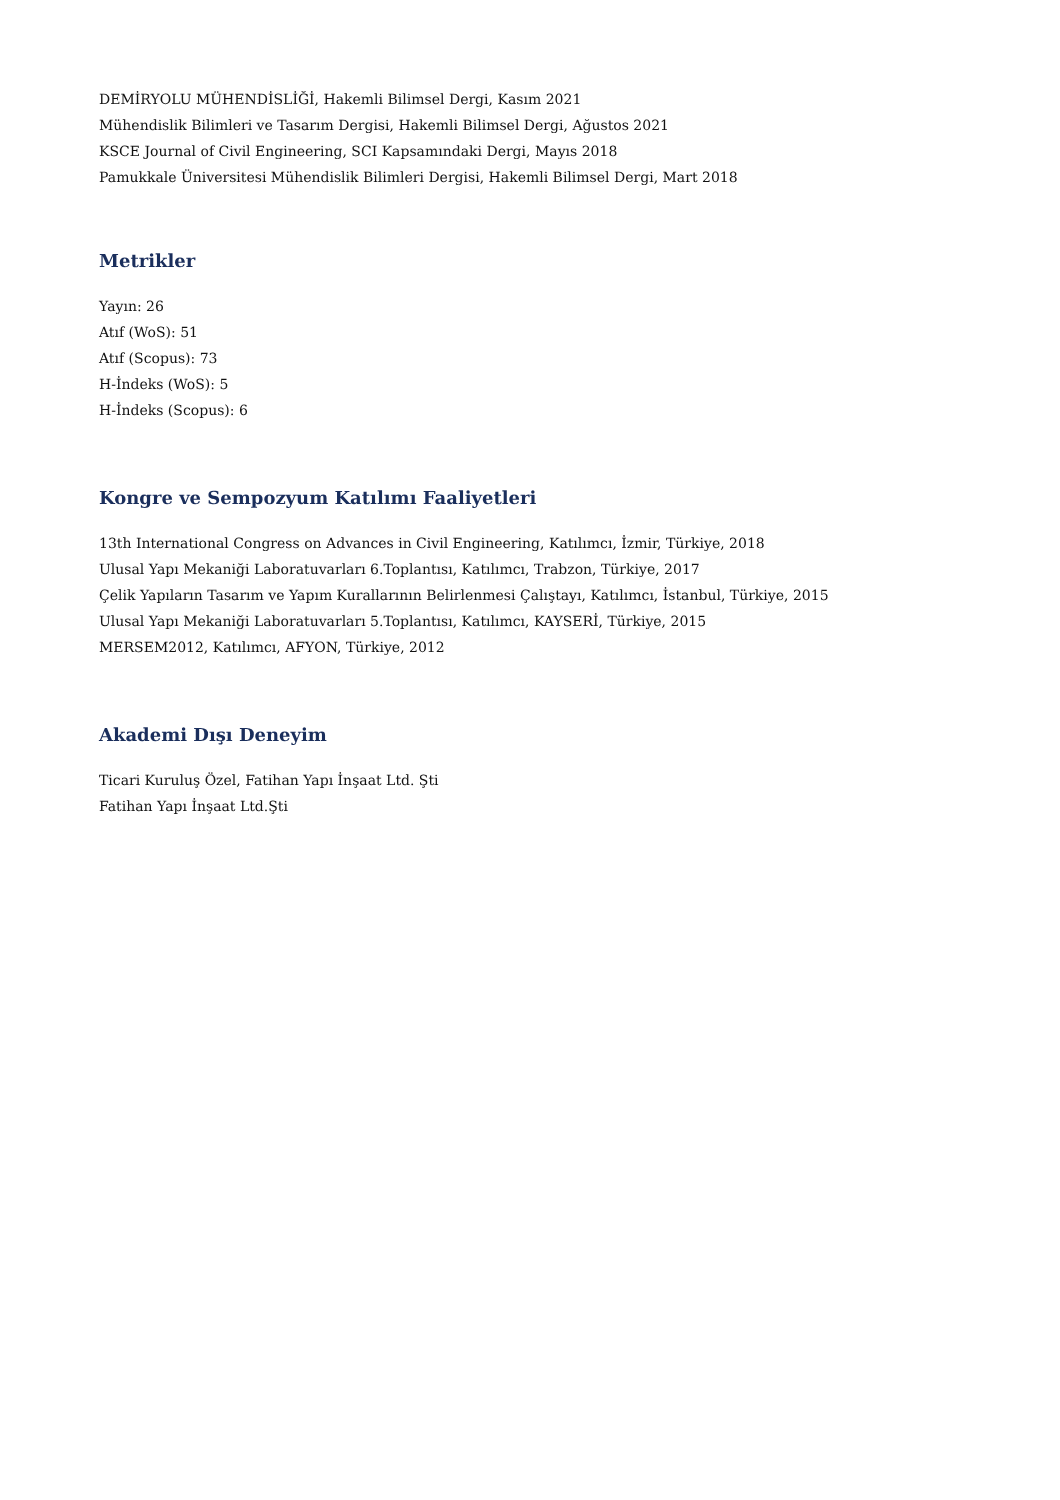DEMİRYOLU MÜHENDİSLİĞİ, Hakemli Bilimsel Dergi, Kasım 2021
Mühendislik Bilimleri ve Tasarım Dergisi, Hakemli Bilimsel Dergi, Ağustos 2021
KSCE Journal of Civil Engineering, SCI Kapsamındaki Dergi, Mayıs 2018
Pamukkale Üniversitesi Mühendislik Bilimleri Dergisi, Hakemli Bilimsel Dergi, Mart 2018
Metrikler
Yayın: 26
Atıf (WoS): 51
Atıf (Scopus): 73
H-İndeks (WoS): 5
H-İndeks (Scopus): 6
Kongre ve Sempozyum Katılımı Faaliyetleri
13th International Congress on Advances in Civil Engineering, Katılımcı, İzmir, Türkiye, 2018
Ulusal Yapı Mekaniği Laboratuvarları 6.Toplantısı, Katılımcı, Trabzon, Türkiye, 2017
Çelik Yapıların Tasarım ve Yapım Kurallarının Belirlenmesi Çalıştayı, Katılımcı, İstanbul, Türkiye, 2015
Ulusal Yapı Mekaniği Laboratuvarları 5.Toplantısı, Katılımcı, KAYSERİ, Türkiye, 2015
MERSEM2012, Katılımcı, AFYON, Türkiye, 2012
Akademi Dışı Deneyim
Ticari Kuruluş Özel, Fatihan Yapı İnşaat Ltd. Şti
Fatihan Yapı İnşaat Ltd.Şti